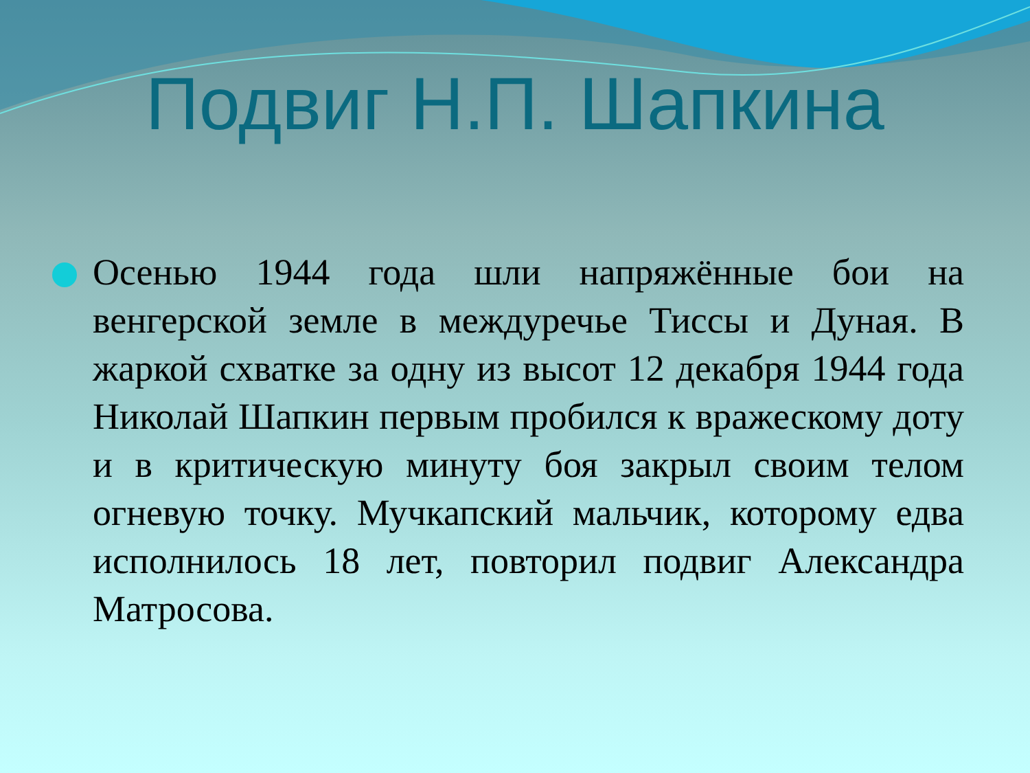Подвиг Н.П. Шапкина
Осенью 1944 года шли напряжённые бои на венгерской земле в междуречье Тиссы и Дуная. В жаркой схватке за одну из высот 12 декабря 1944 года Николай Шапкин первым пробился к вражескому доту и в критическую минуту боя закрыл своим телом огневую точку. Мучкапский мальчик, которому едва исполнилось 18 лет, повторил подвиг Александра Матросова.